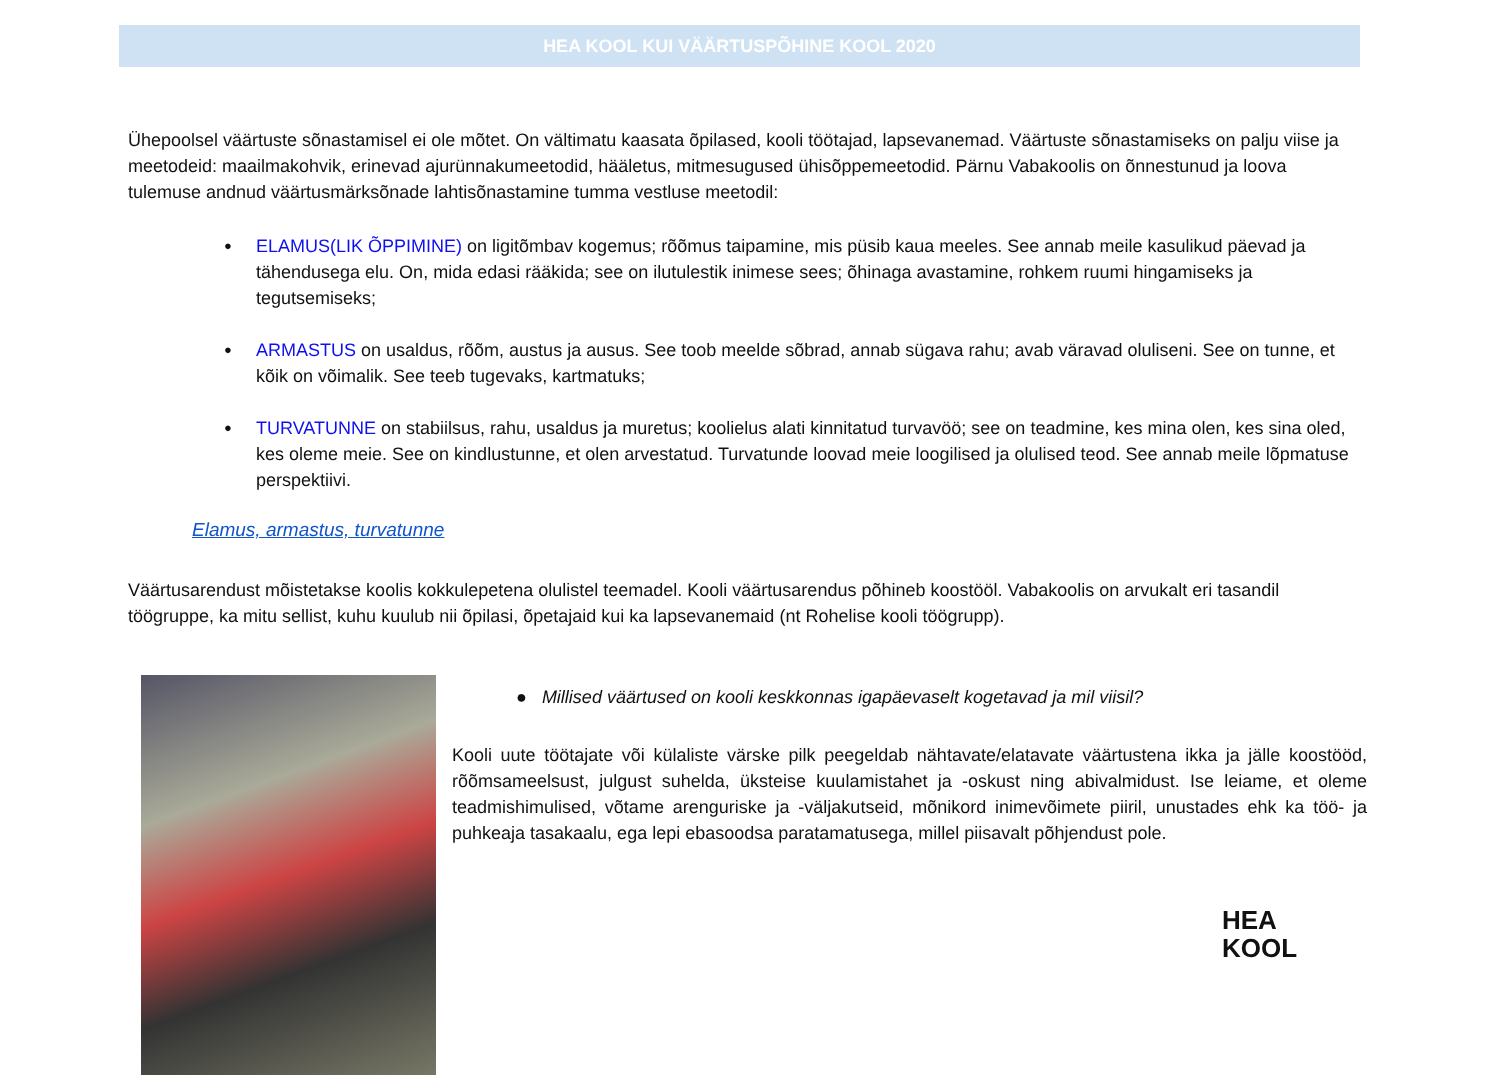HEA KOOL KUI VÄÄRTUSPÕHINE KOOL 2020
Ühepoolsel väärtuste sõnastamisel ei ole mõtet. On vältimatu kaasata õpilased, kooli töötajad, lapsevanemad. Väärtuste sõnastamiseks on palju viise ja meetodeid: maailmakohvik, erinevad ajurünnakumeetodid, hääletus, mitmesugused ühisõppemeetodid. Pärnu Vabakoolis on õnnestunud ja loova tulemuse andnud väärtusmärksõnade lahtisõnastamine tumma vestluse meetodil:
ELAMUS(LIK ÕPPIMINE) on ligitõmbav kogemus; rõõmus taipamine, mis püsib kaua meeles. See annab meile kasulikud päevad ja tähendusega elu. On, mida edasi rääkida; see on ilutulestik inimese sees; õhinaga avastamine, rohkem ruumi hingamiseks ja tegutsemiseks;
ARMASTUS on usaldus, rõõm, austus ja ausus. See toob meelde sõbrad, annab sügava rahu; avab väravad oluliseni. See on tunne, et kõik on võimalik. See teeb tugevaks, kartmatuks;
TURVATUNNE on stabiilsus, rahu, usaldus ja muretus; koolielus alati kinnitatud turvavöö; see on teadmine, kes mina olen, kes sina oled, kes oleme meie. See on kindlustunne, et olen arvestatud. Turvatunde loovad meie loogilised ja olulised teod. See annab meile lõpmatuse perspektiivi.
Elamus, armastus, turvatunne
Väärtusarendust mõistetakse koolis kokkulepetena olulistel teemadel. Kooli väärtusarendus põhineb koostööl. Vabakoolis on arvukalt eri tasandil töögruppe, ka mitu sellist, kuhu kuulub nii õpilasi, õpetajaid kui ka lapsevanemaid (nt Rohelise kooli töögrupp).
● Millised väärtused on kooli keskkonnas igapäevaselt kogetavad ja mil viisil?
Kooli uute töötajate või külaliste värske pilk peegeldab nähtavate/elatavate väärtustena ikka ja jälle koostööd, rõõmsameelsust, julgust suhelda, üksteise kuulamistahet ja -oskust ning abivalmidust. Ise leiame, et oleme teadmishimulised, võtame arenguriske ja -väljakutseid, mõnikord inimevõimete piiril, unustades ehk ka töö- ja puhkeaja tasakaalu, ega lepi ebasoodsa paratamatusega, millel piisavalt põhjendust pole.
HEA
KOOL